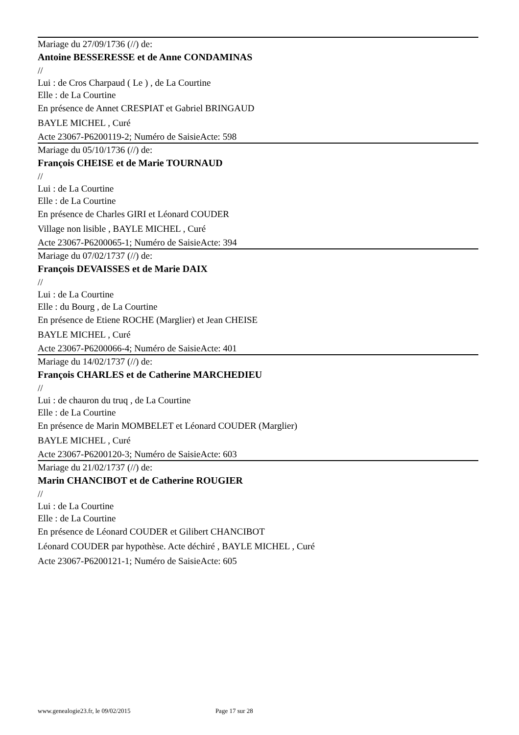Mariage du 27/09/1736 (//) de:
Antoine BESSERESSE et de Anne CONDAMINAS
//
Lui : de Cros Charpaud ( Le ) , de La Courtine
Elle : de La Courtine
En présence de Annet CRESPIAT et Gabriel BRINGAUD
BAYLE MICHEL , Curé
Acte 23067-P6200119-2; Numéro de SaisieActe: 598
Mariage du 05/10/1736 (//) de:
François CHEISE et de Marie TOURNAUD
//
Lui : de La Courtine
Elle : de La Courtine
En présence de Charles GIRI et Léonard COUDER
Village non lisible , BAYLE MICHEL , Curé
Acte 23067-P6200065-1; Numéro de SaisieActe: 394
Mariage du 07/02/1737 (//) de:
François DEVAISSES et de Marie DAIX
//
Lui : de La Courtine
Elle : du Bourg , de La Courtine
En présence de Etiene ROCHE (Marglier) et Jean CHEISE
BAYLE MICHEL , Curé
Acte 23067-P6200066-4; Numéro de SaisieActe: 401
Mariage du 14/02/1737 (//) de:
François CHARLES et de Catherine MARCHEDIEU
//
Lui : de chauron du truq , de La Courtine
Elle : de La Courtine
En présence de Marin MOMBELET et Léonard COUDER (Marglier)
BAYLE MICHEL , Curé
Acte 23067-P6200120-3; Numéro de SaisieActe: 603
Mariage du 21/02/1737 (//) de:
Marin CHANCIBOT et de Catherine ROUGIER
//
Lui : de La Courtine
Elle : de La Courtine
En présence de Léonard COUDER et Gilibert CHANCIBOT
Léonard COUDER par hypothèse. Acte déchiré , BAYLE MICHEL , Curé
Acte 23067-P6200121-1; Numéro de SaisieActe: 605
www.genealogie23.fr, le 09/02/2015 Page 17 sur 28